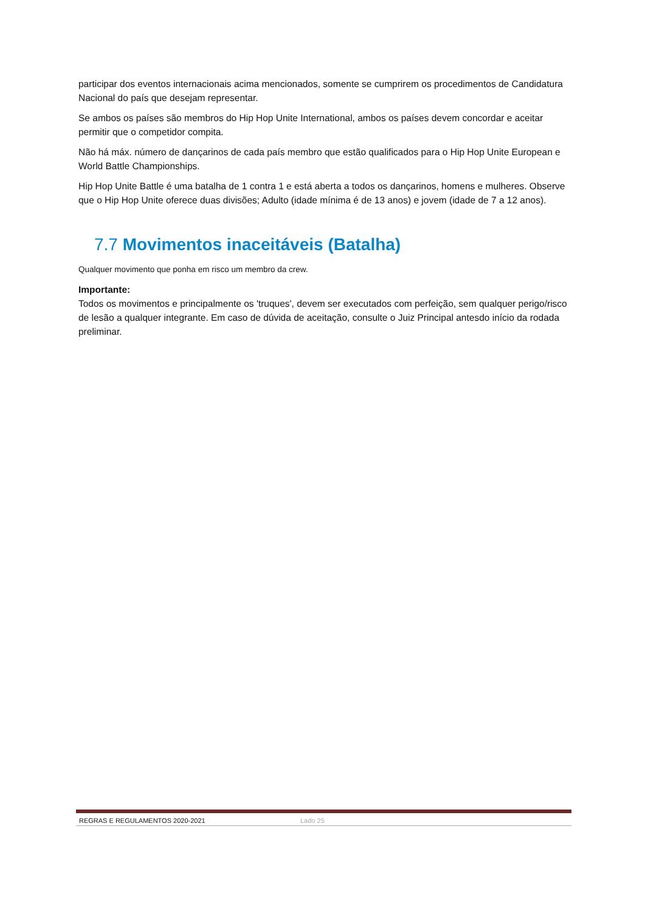participar dos eventos internacionais acima mencionados, somente se cumprirem os procedimentos de Candidatura Nacional do país que desejam representar.
Se ambos os países são membros do Hip Hop Unite International, ambos os países devem concordar e aceitar permitir que o competidor compita.
Não há máx. número de dançarinos de cada país membro que estão qualificados para o Hip Hop Unite European e World Battle Championships.
Hip Hop Unite Battle é uma batalha de 1 contra 1 e está aberta a todos os dançarinos, homens e mulheres. Observe que o Hip Hop Unite oferece duas divisões; Adulto (idade mínima é de 13 anos) e jovem (idade de 7 a 12 anos).
7.7 Movimentos inaceitáveis (Batalha)
Qualquer movimento que ponha em risco um membro da crew.
Importante:
Todos os movimentos e principalmente os 'truques', devem ser executados com perfeição, sem qualquer perigo/risco de lesão a qualquer integrante. Em caso de dúvida de aceitação, consulte o Juiz Principal antesdo início da rodada preliminar.
REGRAS E REGULAMENTOS 2020-2021 Lado 25